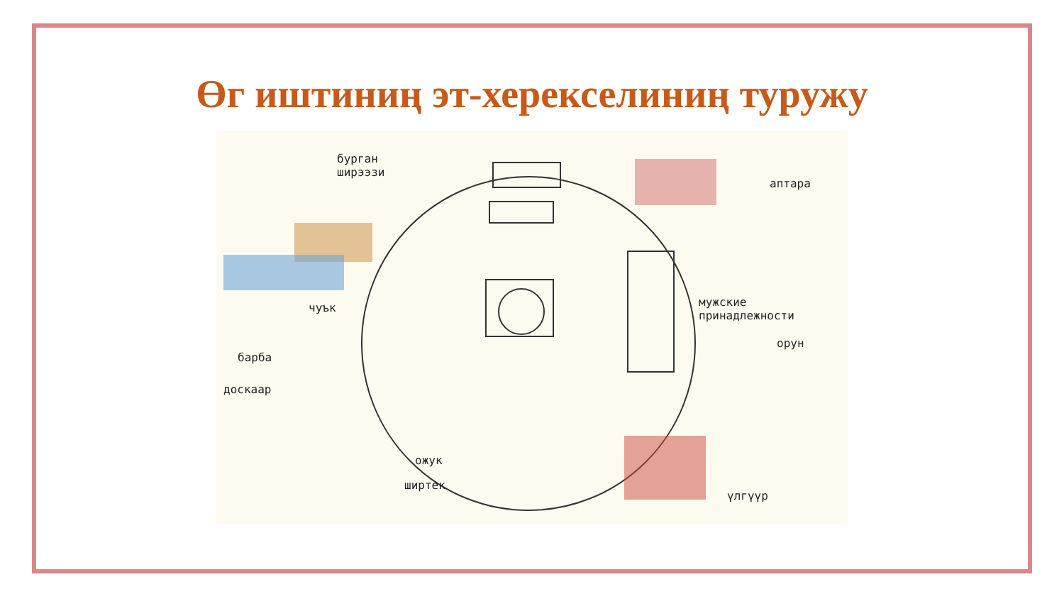Өг иштиниң эт-херекселиниң туружу
бурган
ширээзи
аптара
мужские
принадлежности
чуък
орун
барба
доскаар
ожук
ширтек
үлгүүр